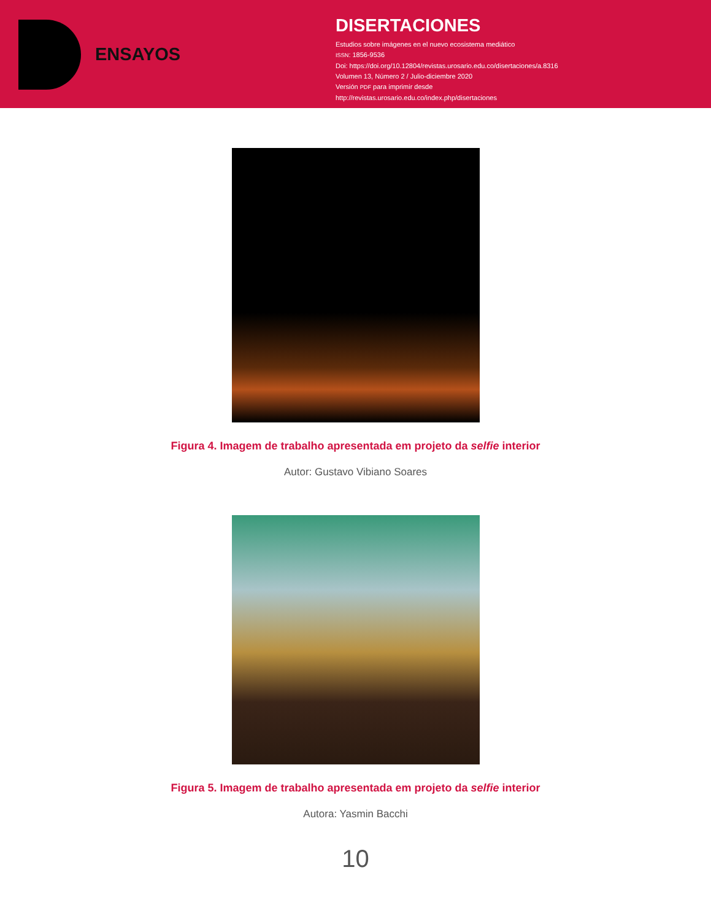ENSAYOS
DISERTACIONES
Estudios sobre imágenes en el nuevo ecosistema mediático
ISSN: 1856-9536
Doi: https://doi.org/10.12804/revistas.urosario.edu.co/disertaciones/a.8316
Volumen 13, Número 2 / Julio-diciembre 2020
Versión PDF para imprimir desde
http://revistas.urosario.edu.co/index.php/disertaciones
Figura 4. Imagem de trabalho apresentada em projeto da selfie interior
Autor: Gustavo Vibiano Soares
Figura 5. Imagem de trabalho apresentada em projeto da selfie interior
Autora: Yasmin Bacchi
10